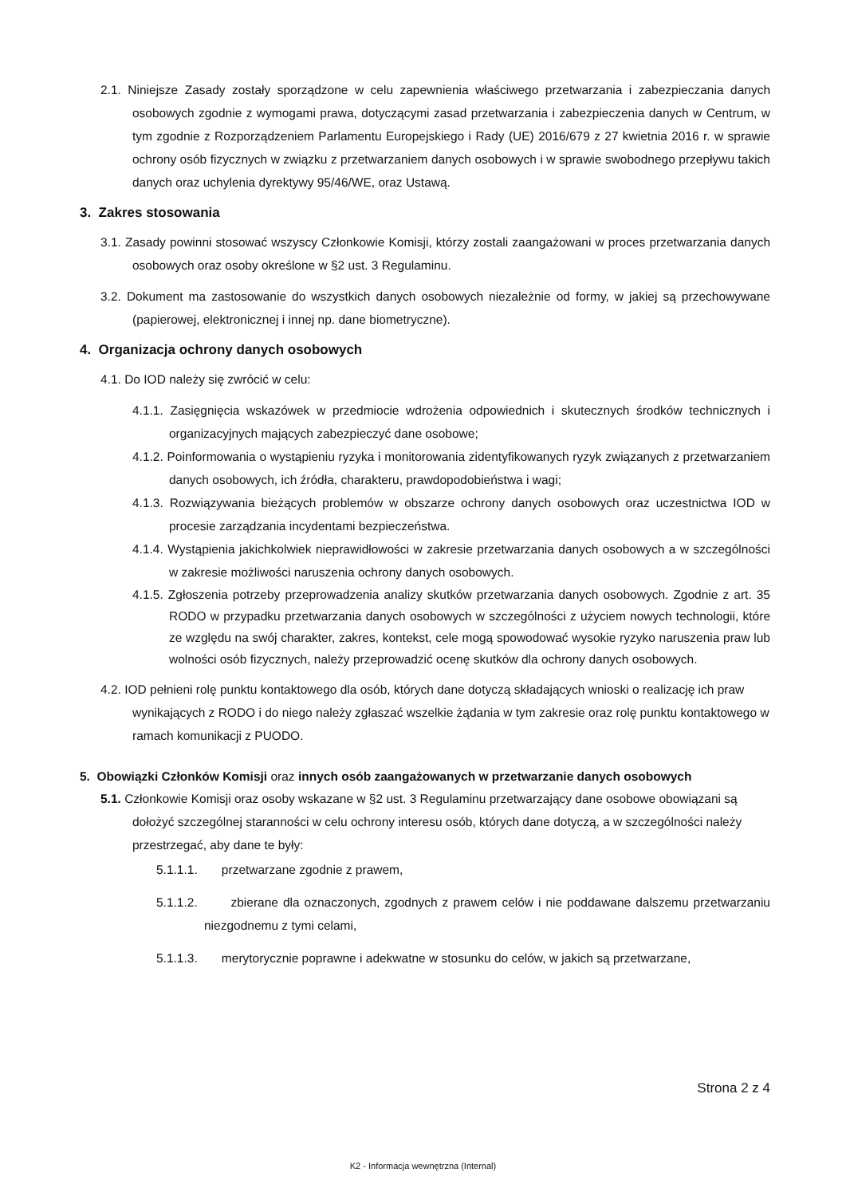2.1. Niniejsze Zasady zostały sporządzone w celu zapewnienia właściwego przetwarzania i zabezpieczania danych osobowych zgodnie z wymogami prawa, dotyczącymi zasad przetwarzania i zabezpieczenia danych w Centrum, w tym zgodnie z Rozporządzeniem Parlamentu Europejskiego i Rady (UE) 2016/679 z 27 kwietnia 2016 r. w sprawie ochrony osób fizycznych w związku z przetwarzaniem danych osobowych i w sprawie swobodnego przepływu takich danych oraz uchylenia dyrektywy 95/46/WE, oraz Ustawą.
3. Zakres stosowania
3.1. Zasady powinni stosować wszyscy Członkowie Komisji, którzy zostali zaangażowani w proces przetwarzania danych osobowych oraz osoby określone w §2 ust. 3 Regulaminu.
3.2. Dokument ma zastosowanie do wszystkich danych osobowych niezależnie od formy, w jakiej są przechowywane (papierowej, elektronicznej i innej np. dane biometryczne).
4. Organizacja ochrony danych osobowych
4.1. Do IOD należy się zwrócić w celu:
4.1.1. Zasięgnięcia wskazówek w przedmiocie wdrożenia odpowiednich i skutecznych środków technicznych i organizacyjnych mających zabezpieczyć dane osobowe;
4.1.2. Poinformowania o wystąpieniu ryzyka i monitorowania zidentyfikowanych ryzyk związanych z przetwarzaniem danych osobowych, ich źródła, charakteru, prawdopodobieństwa i wagi;
4.1.3. Rozwiązywania bieżących problemów w obszarze ochrony danych osobowych oraz uczestnictwa IOD w procesie zarządzania incydentami bezpieczeństwa.
4.1.4. Wystąpienia jakichkolwiek nieprawidłowości w zakresie przetwarzania danych osobowych a w szczególności w zakresie możliwości naruszenia ochrony danych osobowych.
4.1.5. Zgłoszenia potrzeby przeprowadzenia analizy skutków przetwarzania danych osobowych. Zgodnie z art. 35 RODO w przypadku przetwarzania danych osobowych w szczególności z użyciem nowych technologii, które ze względu na swój charakter, zakres, kontekst, cele mogą spowodować wysokie ryzyko naruszenia praw lub wolności osób fizycznych, należy przeprowadzić ocenę skutków dla ochrony danych osobowych.
4.2. IOD pełnieni rolę punktu kontaktowego dla osób, których dane dotyczą składających wnioski o realizację ich praw wynikających z RODO i do niego należy zgłaszać wszelkie żądania w tym zakresie oraz rolę punktu kontaktowego w ramach komunikacji z PUODO.
5. Obowiązki Członków Komisji oraz innych osób zaangażowanych w przetwarzanie danych osobowych
5.1. Członkowie Komisji oraz osoby wskazane w §2 ust. 3 Regulaminu przetwarzający dane osobowe obowiązani są dołożyć szczególnej staranności w celu ochrony interesu osób, których dane dotyczą, a w szczególności należy przestrzegać, aby dane te były:
5.1.1.1. przetwarzane zgodnie z prawem,
5.1.1.2. zbierane dla oznaczonych, zgodnych z prawem celów i nie poddawane dalszemu przetwarzaniu niezgodnemu z tymi celami,
5.1.1.3. merytorycznie poprawne i adekwatne w stosunku do celów, w jakich są przetwarzane,
Strona 2 z 4
K2 - Informacja wewnętrzna (Internal)